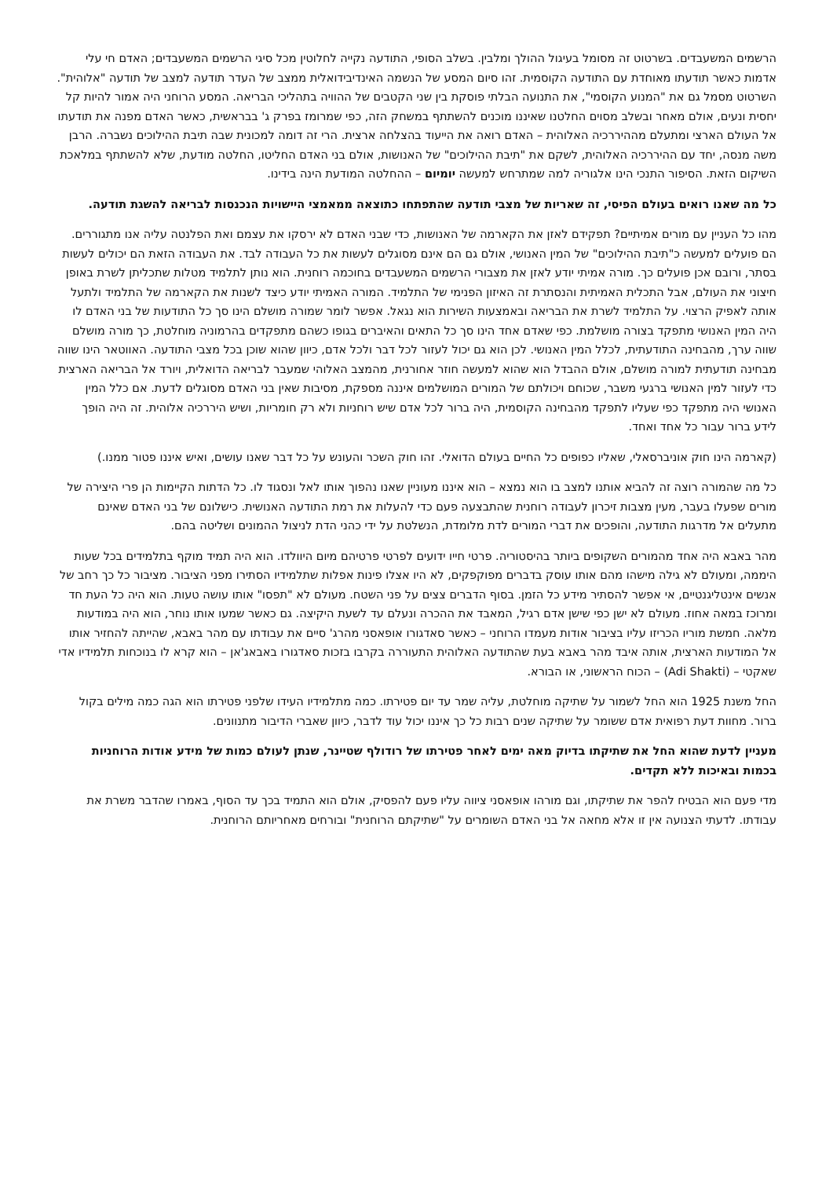הרשמים המשעבדים. בשרטוט זה מסומל בעיגול ההולך ומלבין. בשלב הסופי, התודעה נקייה לחלוטין מכל סיגי הרשמים המשעבדים; האדם חי עלי אדמות כאשר תודעתו מאוחדת עם התודעה הקוסמית. זהו סיום המסע של הנשמה האינדיבידואלית ממצב של העדר תודעה למצב של תודעה "אלוהית". השרטוט מסמל גם את "המנוע הקוסמי", את התנועה הבלתי פוסקת בין שני הקטבים של ההוויה בתהליכי הבריאה. המסע הרוחני היה אמור להיות קל יחסית ונעים, אולם מאחר ובשלב מסוים החלטנו שאיננו מוכנים להשתתף במשחק הזה, כפי שמרומז בפרק ג' בבראשית, כאשר האדם מפנה את תודעתו אל העולם הארצי ומתעלם מההיררכיה האלוהית – האדם רואה את הייעוד בהצלחה ארצית. הרי זה דומה למכונית שבה תיבת ההילוכים נשברה. הרבן משה מנסה, יחד עם ההיררכיה האלוהית, לשקם את "תיבת ההילוכים" של האנושות, אולם בני האדם החליטו, החלטה מודעת, שלא להשתתף במלאכת השיקום הזאת. הסיפור התנכי הינו אלגוריה למה שמתרחש למעשה יומיום – ההחלטה המודעת הינה בידינו.
כל מה שאנו רואים בעולם הפיסי, זה שאריות של מצבי תודעה שהתפתחו כתוצאה ממאמצי היישויות הנכנסות לבריאה להשגת תודעה.
מהו כל העניין עם מורים אמיתיים? תפקידם לאזן את הקארמה של האנושות, כדי שבני האדם לא ירסקו את עצמם ואת הפלנטה עליה אנו מתגוררים. הם פועלים למעשה כ"תיבת ההילוכים" של המין האנושי, אולם גם הם אינם מסוגלים לעשות את כל העבודה לבד. את העבודה הזאת הם יכולים לעשות בסתר, ורובם אכן פועלים כך. מורה אמיתי יודע לאזן את מצבורי הרשמים המשעבדים בחוכמה רוחנית. הוא נותן לתלמיד מטלות שתכליתן לשרת באופן חיצוני את העולם, אבל התכלית האמיתית והנסתרת זה האיזון הפנימי של התלמיד. המורה האמיתי יודע כיצד לשנות את הקארמה של התלמיד ולתעל אותה לאפיק הרצוי. על התלמיד לשרת את הבריאה ובאמצעות השירות הוא נגאל. אפשר לומר שמורה מושלם הינו סך כל התודעות של בני האדם לו היה המין האנושי מתפקד בצורה מושלמת. כפי שאדם אחד הינו סך כל התאים והאיברים בגופו כשהם מתפקדים בהרמוניה מוחלטת, כך מורה מושלם שווה ערך, מהבחינה התודעתית, לכלל המין האנושי. לכן הוא גם יכול לעזור לכל דבר ולכל אדם, כיוון שהוא שוכן בכל מצבי התודעה. האווטאר הינו שווה מבחינה תודעתית למורה מושלם, אולם ההבדל הוא שהוא למעשה חוזר אחורנית, מהמצב האלוהי שמעבר לבריאה הדואלית, ויורד אל הבריאה הארצית כדי לעזור למין האנושי ברגעי משבר, שכוחם ויכולתם של המורים המושלמים איננה מספקת, מסיבות שאין בני האדם מסוגלים לדעת. אם כלל המין האנושי היה מתפקד כפי שעליו לתפקד מהבחינה הקוסמית, היה ברור לכל אדם שיש רוחניות ולא רק חומריות, ושיש היררכיה אלוהית. זה היה הופך לידע ברור עבור כל אחד ואחד.
(קארמה הינו חוק אוניברסאלי, שאליו כפופים כל החיים בעולם הדואלי. זהו חוק השכר והעונש על כל דבר שאנו עושים, ואיש איננו פטור ממנו.)
כל מה שהמורה רוצה זה להביא אותנו למצב בו הוא נמצא – הוא איננו מעוניין שאנו נהפוך אותו לאל ונסגוד לו. כל הדתות הקיימות הן פרי היצירה של מורים שפעלו בעבר, מעין מצבות זיכרון לעבודה רוחנית שהתבצעה פעם כדי להעלות את רמת התודעה האנושית. כישלונם של בני האדם שאינם מתעלים אל מדרגות התודעה, והופכים את דברי המורים לדת מלומדת, הנשלטת על ידי כהני הדת לניצול ההמונים ושליטה בהם.
מהר באבא היה אחד מהמורים השקופים ביותר בהיסטוריה. פרטי חייו ידועים לפרטי פרטיהם מיום היוולדו. הוא היה תמיד מוקף בתלמידים בכל שעות היממה, ומעולם לא גילה מישהו מהם אותו עוסק בדברים מפוקפקים, לא היו אצלו פינות אפלות שתלמידיו הסתירו מפני הציבור. מציבור כל כך רחב של אנשים אינטליגנטיים, אי אפשר להסתיר מידע כל הזמן. בסוף הדברים צצים על פני השטח. מעולם לא "תפסו" אותו עושה טעות. הוא היה כל העת חד ומרוכז במאה אחוז. מעולם לא ישן כפי שישן אדם רגיל, המאבד את ההכרה ונעלם עד לשעת היקיצה. גם כאשר שמעו אותו נוחר, הוא היה במודעות מלאה. חמשת מוריו הכריזו עליו בציבור אודות מעמדו הרוחני – כאשר סאדגורו אופאסני מהרג' סיים את עבודתו עם מהר באבא, שהייתה להחזיר אותו אל המודעות הארצית, אותה איבד מהר באבא בעת שהתודעה האלוהית התעוררה בקרבו בזכות סאדגורו באבאג'אן – הוא קרא לו בנוכחות תלמידיו אדי שאקטי – (Adi Shakti) – הכוח הראשוני, או הבורא.
החל משנת 1925 הוא החל לשמור על שתיקה מוחלטת, עליה שמר עד יום פטירתו. כמה מתלמידיו העידו שלפני פטירתו הוא הגה כמה מילים בקול ברור. מחוות דעת רפואית אדם ששומר על שתיקה שנים רבות כל כך איננו יכול עוד לדבר, כיוון שאברי הדיבור מתנוונים.
מעניין לדעת שהוא החל את שתיקתו בדיוק מאה ימים לאחר פטירתו של רודולף שטיינר, שנתן לעולם כמות של מידע אודות הרוחניות בכמות ובאיכות ללא תקדים.
מדי פעם הוא הבטיח להפר את שתיקתו, וגם מורהו אופאסני ציווה עליו פעם להפסיק, אולם הוא התמיד בכך עד הסוף, באמרו שהדבר משרת את עבודתו. לדעתי הצנועה אין זו אלא מחאה אל בני האדם השומרים על "שתיקתם הרוחנית" ובורחים מאחריותם הרוחנית.